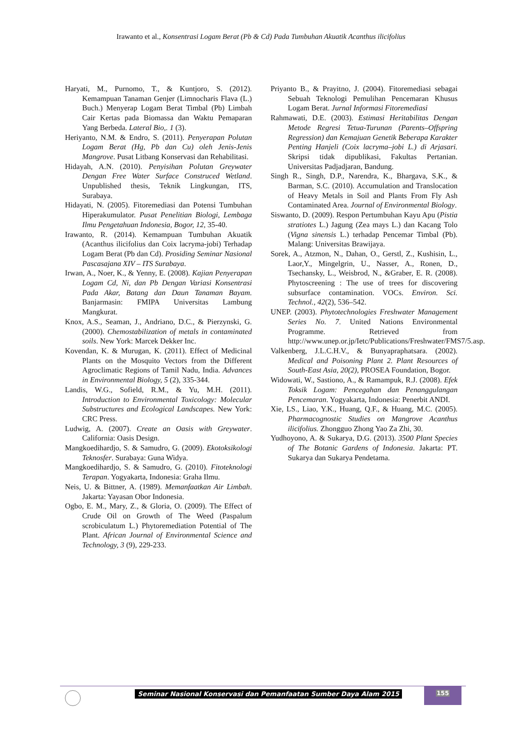Irawanto et al., Konsentrasi Logam Berat (Pb & Cd) Pada Tumbuhan Akuatik Acanthus ilicifolius
Haryati, M., Purnomo, T., & Kuntjoro, S. (2012). Kemampuan Tanaman Genjer (Limnocharis Flava (L.) Buch.) Menyerap Logam Berat Timbal (Pb) Limbah Cair Kertas pada Biomassa dan Waktu Pemaparan Yang Berbeda. Lateral Bio,. 1 (3).
Heriyanto, N.M. & Endro, S. (2011). Penyerapan Polutan Logam Berat (Hg, Pb dan Cu) oleh Jenis-Jenis Mangrove. Pusat Litbang Konservasi dan Rehabilitasi.
Hidayah, A.N. (2010). Penyisihan Polutan Greywater Dengan Free Water Surface Construced Wetland. Unpublished thesis, Teknik Lingkungan, ITS, Surabaya.
Hidayati, N. (2005). Fitoremediasi dan Potensi Tumbuhan Hiperakumulator. Pusat Penelitian Biologi, Lembaga Ilmu Pengetahuan Indonesia, Bogor, 12, 35-40.
Irawanto, R. (2014). Kemampuan Tumbuhan Akuatik (Acanthus ilicifolius dan Coix lacryma-jobi) Terhadap Logam Berat (Pb dan Cd). Prosiding Seminar Nasional Pascasajana XIV – ITS Surabaya.
Irwan, A., Noer, K., & Yenny, E. (2008). Kajian Penyerapan Logam Cd, Ni, dan Pb Dengan Variasi Konsentrasi Pada Akar, Batang dan Daun Tanaman Bayam. Banjarmasin: FMIPA Universitas Lambung Mangkurat.
Knox, A.S., Seaman, J., Andriano, D.C., & Pierzynski, G. (2000). Chemostabilization of metals in contaminated soils. New York: Marcek Dekker Inc.
Kovendan, K. & Murugan, K. (2011). Effect of Medicinal Plants on the Mosquito Vectors from the Different Agroclimatic Regions of Tamil Nadu, India. Advances in Environmental Biology, 5 (2), 335-344.
Landis, W.G., Sofield, R.M., & Yu, M.H. (2011). Introduction to Environmental Toxicology: Molecular Substructures and Ecological Landscapes. New York: CRC Press.
Ludwig, A. (2007). Create an Oasis with Greywater. California: Oasis Design.
Mangkoedihardjo, S. & Samudro, G. (2009). Ekotoksikologi Teknosfer. Surabaya: Guna Widya.
Mangkoedihardjo, S. & Samudro, G. (2010). Fitoteknologi Terapan. Yogyakarta, Indonesia: Graha Ilmu.
Neis, U. & Bittner, A. (1989). Memanfaatkan Air Limbah. Jakarta: Yayasan Obor Indonesia.
Ogbo, E. M., Mary, Z., & Gloria, O. (2009). The Effect of Crude Oil on Growth of The Weed (Paspalum scrobiculatum L.) Phytoremediation Potential of The Plant. African Journal of Environmental Science and Technology, 3 (9), 229-233.
Priyanto B., & Prayitno, J. (2004). Fitoremediasi sebagai Sebuah Teknologi Pemulihan Pencemaran Khusus Logam Berat. Jurnal Informasi Fitoremediasi
Rahmawati, D.E. (2003). Estimasi Heritabilitas Dengan Metode Regresi Tetua-Turunan (Parents–Offspring Regression) dan Kemajuan Genetik Beberapa Karakter Penting Hanjeli (Coix lacryma–jobi L.) di Arjasari. Skripsi tidak dipublikasi, Fakultas Pertanian. Universitas Padjadjaran, Bandung.
Singh R., Singh, D.P., Narendra, K., Bhargava, S.K., & Barman, S.C. (2010). Accumulation and Translocation of Heavy Metals in Soil and Plants From Fly Ash Contaminated Area. Journal of Environmental Biology.
Siswanto, D. (2009). Respon Pertumbuhan Kayu Apu (Pistia stratiotes L.) Jagung (Zea mays L.) dan Kacang Tolo (Vigna sinensis L.) terhadap Pencemar Timbal (Pb). Malang: Universitas Brawijaya.
Sorek, A., Atzmon, N., Dahan, O., Gerstl, Z., Kushisin, L., Laor,Y., Mingelgrin, U., Nasser, A., Ronen, D., Tsechansky, L., Weisbrod, N., &Graber, E. R. (2008). Phytoscreening : The use of trees for discovering subsurface contamination. VOCs. Environ. Sci. Technol., 42(2), 536–542.
UNEP. (2003). Phytotechnologies Freshwater Management Series No. 7. United Nations Environmental Programme. Retrieved from http://www.unep.or.jp/Ietc/Publications/Freshwater/FMS7/5.asp.
Valkenberg, J.L.C.H.V., & Bunyapraphatsara. (2002). Medical and Poisoning Plant 2. Plant Resources of South-East Asia, 20(2), PROSEA Foundation, Bogor.
Widowati, W., Sastiono, A., & Ramampuk, R.J. (2008). Efek Toksik Logam: Pencegahan dan Penanggulangan Pencemaran. Yogyakarta, Indonesia: Penerbit ANDI.
Xie, LS., Liao, Y.K., Huang, Q.F., & Huang, M.C. (2005). Pharmacognostic Studies on Mangrove Acanthus ilicifolius. Zhongguo Zhong Yao Za Zhi, 30.
Yudhoyono, A. & Sukarya, D.G. (2013). 3500 Plant Species of The Botanic Gardens of Indonesia. Jakarta: PT. Sukarya dan Sukarya Pendetama.
Seminar Nasional Konservasi dan Pemanfaatan Sumber Daya Alam 2015
155